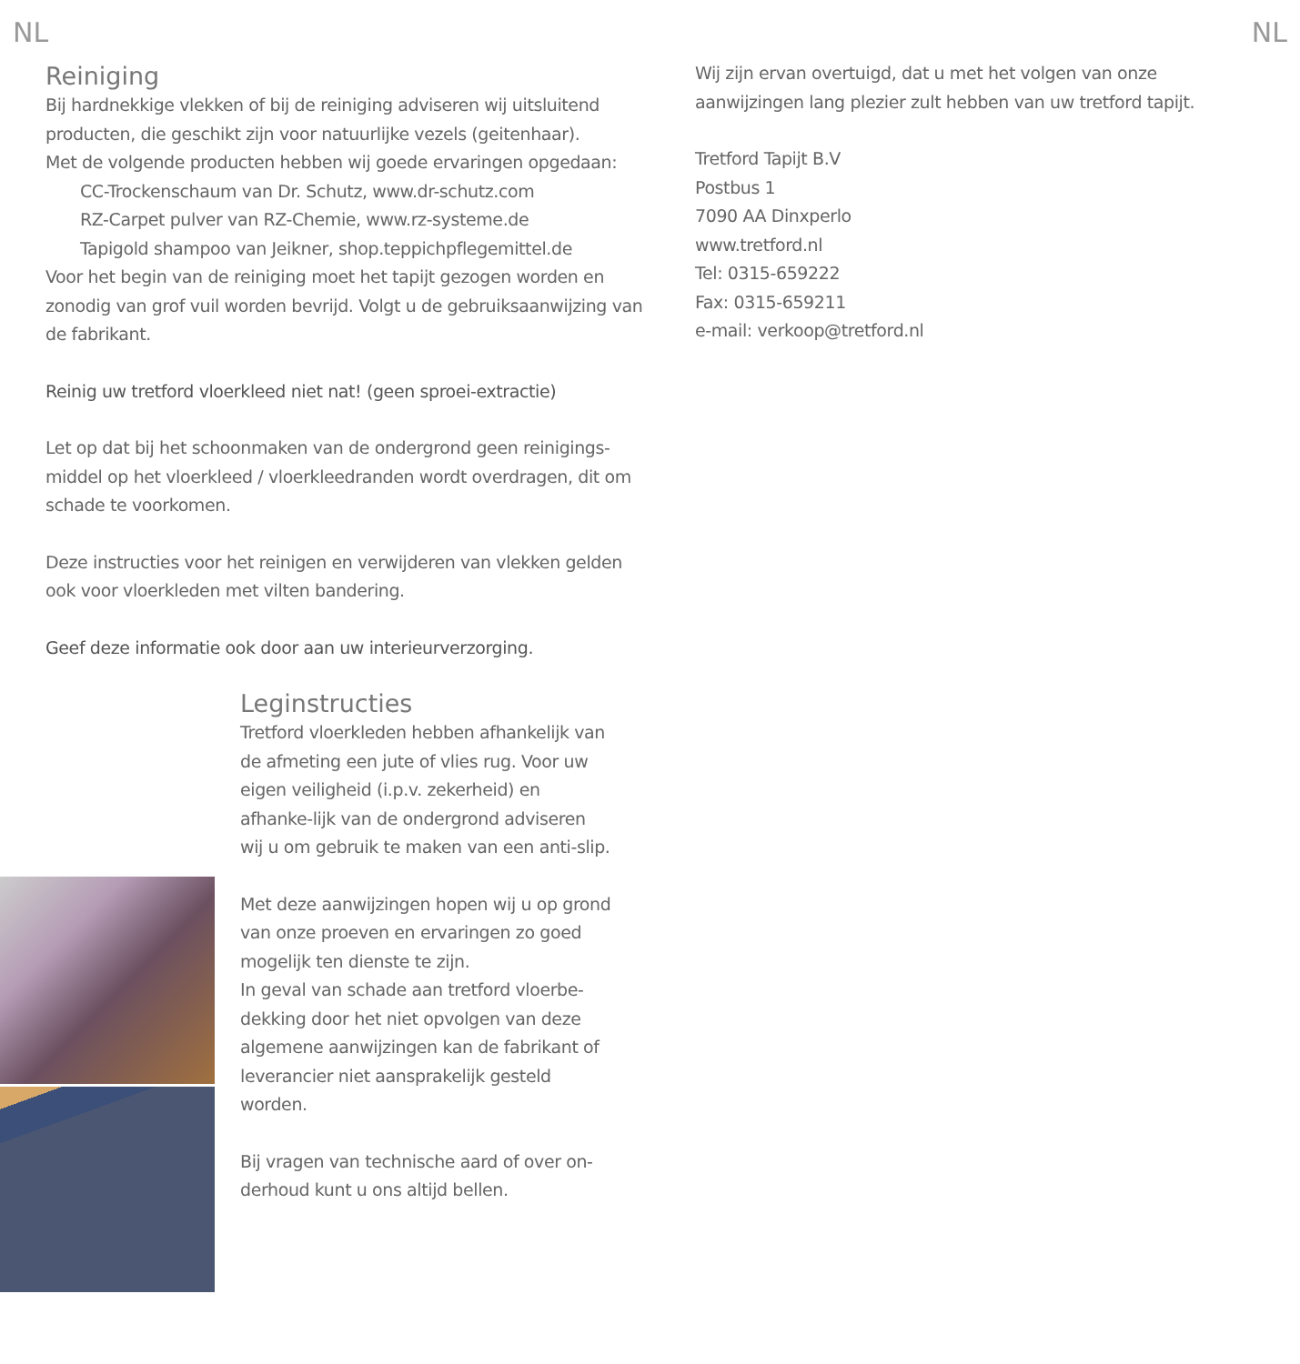NL
Reiniging
Bij hardnekkige vlekken of bij de reiniging adviseren wij uitsluitend producten, die geschikt zijn voor natuurlijke vezels (geitenhaar).
Met de volgende producten hebben wij goede ervaringen opgedaan:
CC-Trockenschaum van Dr. Schutz, www.dr-schutz.com
RZ-Carpet pulver van RZ-Chemie, www.rz-systeme.de
Tapigold shampoo van Jeikner, shop.teppichpflegemittel.de
Voor het begin van de reiniging moet het tapijt gezogen worden en zonodig van grof vuil worden bevrijd. Volgt u de gebruiksaanwijzing van de fabrikant.
Reinig uw tretford vloerkleed niet nat! (geen sproei-extractie)
Let op dat bij het schoonmaken van de ondergrond geen reinigings-middel op het vloerkleed / vloerkleedranden wordt overdragen, dit om schade te voorkomen.
Deze instructies voor het reinigen en verwijderen van vlekken gelden ook voor vloerkleden met vilten bandering.
Geef deze informatie ook door aan uw interieurverzorging.
Leginstructies
Tretford vloerkleden hebben afhankelijk van de afmeting een jute of vlies rug. Voor uw eigen veiligheid (i.p.v. zekerheid) en afhanke-lijk van de ondergrond adviseren wij u om gebruik te maken van een anti-slip.
Met deze aanwijzingen hopen wij u op grond van onze proeven en ervaringen zo goed mogelijk ten dienste te zijn.
In geval van schade aan tretford vloerbe-dekking door het niet opvolgen van deze algemene aanwijzingen kan de fabrikant of leverancier niet aansprakelijk gesteld worden.
Bij vragen van technische aard of over on-derhoud kunt u ons altijd bellen.
Wij zijn ervan overtuigd, dat u met het volgen van onze aanwijzingen lang plezier zult hebben van uw tretford tapijt.
Tretford Tapijt B.V
Postbus 1
7090 AA Dinxperlo
www.tretford.nl
Tel: 0315-659222
Fax: 0315-659211
e-mail: verkoop@tretford.nl
NL